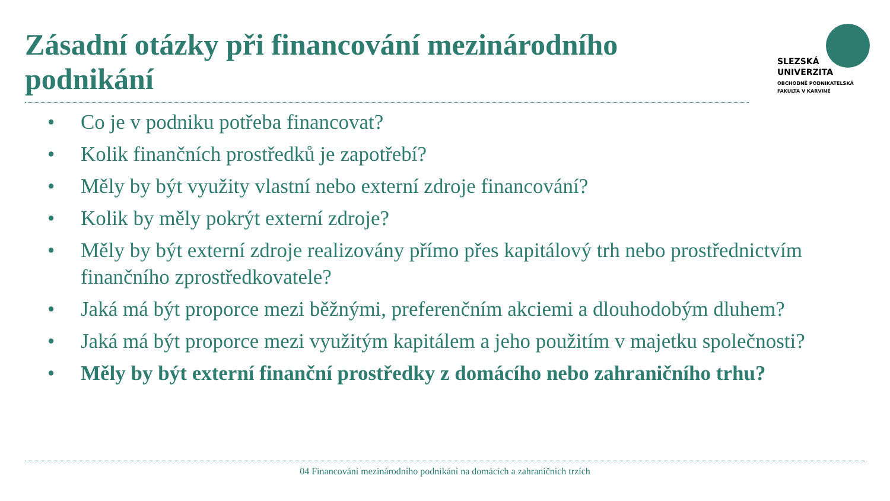Zásadní otázky při financování mezinárodního podnikání
SLEZSKÁ
UNIVERZITA
OBCHODNĚ PODNIKATELSKÁ
FAKULTA V KARVINÉ
• Co je v podniku potřeba financovat?
• Kolik finančních prostředků je zapotřebí?
• Měly by být využity vlastní nebo externí zdroje financování?
• Kolik by měly pokrýt externí zdroje?
• Měly by být externí zdroje realizovány přímo přes kapitálový trh nebo prostřednictvím finančního zprostředkovatele?
• Jaká má být proporce mezi běžnými, preferenčním akciemi a dlouhodobým dluhem?
• Jaká má být proporce mezi využitým kapitálem a jeho použitím v majetku společnosti?
• Měly by být externí finanční prostředky z domácího nebo zahraničního trhu?
04 Financování mezinárodního podnikání na domácích a zahraničních trzích